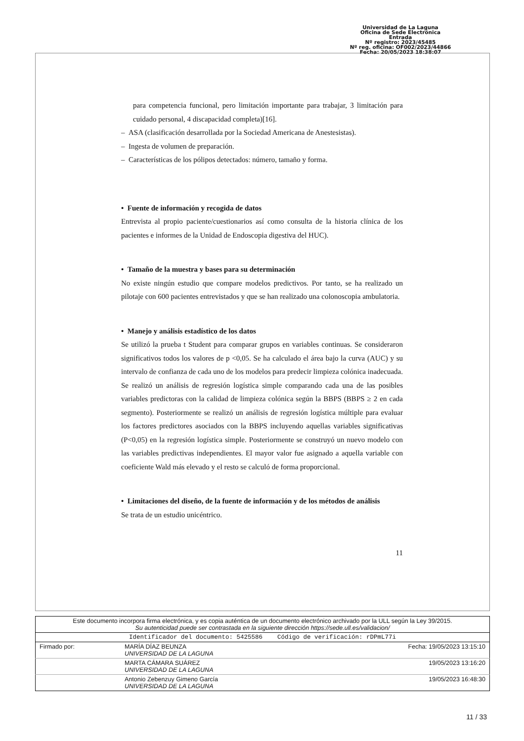Universidad de La Laguna
Oficina de Sede Electrónica
Entrada
Nº registro: 2023/45485
Nº reg. oficina: OF002/2023/44866
Fecha: 20/05/2023 18:38:07
para competencia funcional, pero limitación importante para trabajar, 3 limitación para cuidado personal, 4 discapacidad completa)[16].
– ASA (clasificación desarrollada por la Sociedad Americana de Anestesistas).
– Ingesta de volumen de preparación.
– Características de los pólipos detectados: número, tamaño y forma.
• Fuente de información y recogida de datos
Entrevista al propio paciente/cuestionarios así como consulta de la historia clínica de los pacientes e informes de la Unidad de Endoscopia digestiva del HUC).
• Tamaño de la muestra y bases para su determinación
No existe ningún estudio que compare modelos predictivos. Por tanto, se ha realizado un pilotaje con 600 pacientes entrevistados y que se han realizado una colonoscopia ambulatoria.
• Manejo y análisis estadístico de los datos
Se utilizó la prueba t Student para comparar grupos en variables continuas. Se consideraron significativos todos los valores de p <0,05. Se ha calculado el área bajo la curva (AUC) y su intervalo de confianza de cada uno de los modelos para predecir limpieza colónica inadecuada. Se realizó un análisis de regresión logística simple comparando cada una de las posibles variables predictoras con la calidad de limpieza colónica según la BBPS (BBPS ≥ 2 en cada segmento). Posteriormente se realizó un análisis de regresión logística múltiple para evaluar los factores predictores asociados con la BBPS incluyendo aquellas variables significativas (P<0,05) en la regresión logística simple. Posteriormente se construyó un nuevo modelo con las variables predictivas independientes. El mayor valor fue asignado a aquella variable con coeficiente Wald más elevado y el resto se calculó de forma proporcional.
• Limitaciones del diseño, de la fuente de información y de los métodos de análisis
Se trata de un estudio unicéntrico.
11
| Este documento incorpora firma electrónica, y es copia auténtica de un documento electrónico archivado por la ULL según la Ley 39/2015. Su autenticidad puede ser contrastada en la siguiente dirección https://sede.ull.es/validacion/ | | |
| Identificador del documento: 5425586 Código de verificación: rDPmL77i | | |
| Firmado por: | MARÍA DÍAZ BEUNZA UNIVERSIDAD DE LA LAGUNA | Fecha: 19/05/2023 13:15:10 |
| | MARTA CÁMARA SUÁREZ UNIVERSIDAD DE LA LAGUNA | 19/05/2023 13:16:20 |
| | Antonio Zebenzuy Gimeno García UNIVERSIDAD DE LA LAGUNA | 19/05/2023 16:48:30 |
11 / 33